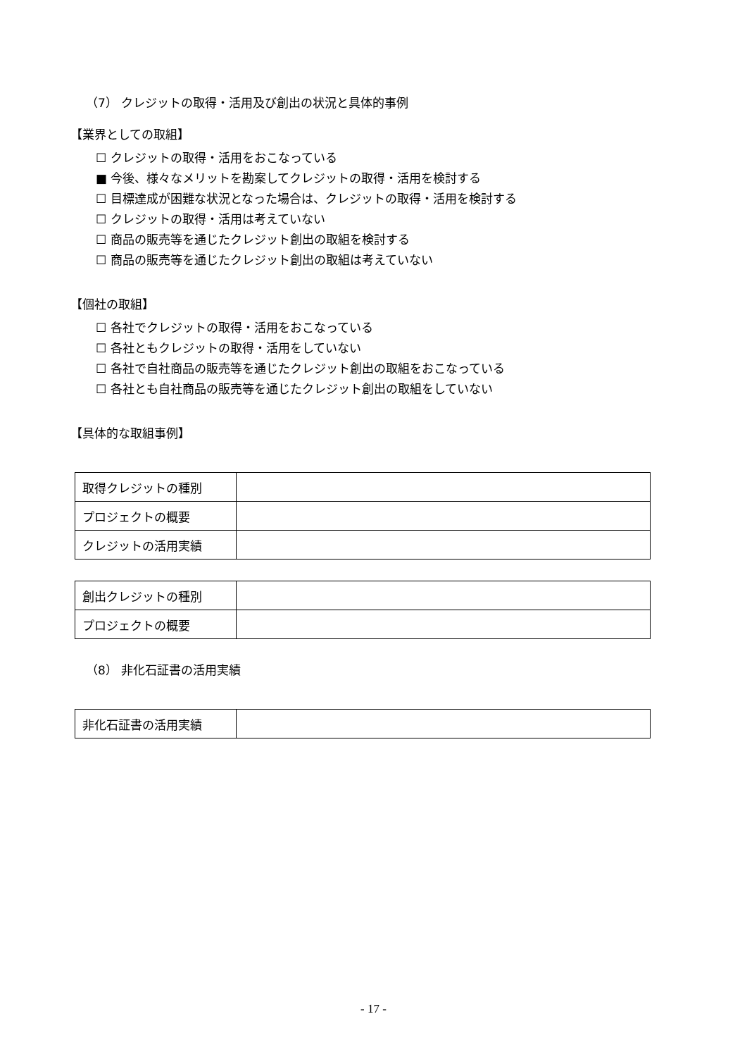（7） クレジットの取得・活用及び創出の状況と具体的事例
【業界としての取組】
☐ クレジットの取得・活用をおこなっている
■ 今後、様々なメリットを勘案してクレジットの取得・活用を検討する
☐ 目標達成が困難な状況となった場合は、クレジットの取得・活用を検討する
☐ クレジットの取得・活用は考えていない
☐ 商品の販売等を通じたクレジット創出の取組を検討する
☐ 商品の販売等を通じたクレジット創出の取組は考えていない
【個社の取組】
☐ 各社でクレジットの取得・活用をおこなっている
☐ 各社ともクレジットの取得・活用をしていない
☐ 各社で自社商品の販売等を通じたクレジット創出の取組をおこなっている
☐ 各社とも自社商品の販売等を通じたクレジット創出の取組をしていない
【具体的な取組事例】
| 取得クレジットの種別 | |
| プロジェクトの概要 | |
| クレジットの活用実績 | |
| 創出クレジットの種別 | |
| プロジェクトの概要 | |
（8） 非化石証書の活用実績
| 非化石証書の活用実績 | |
- 17 -